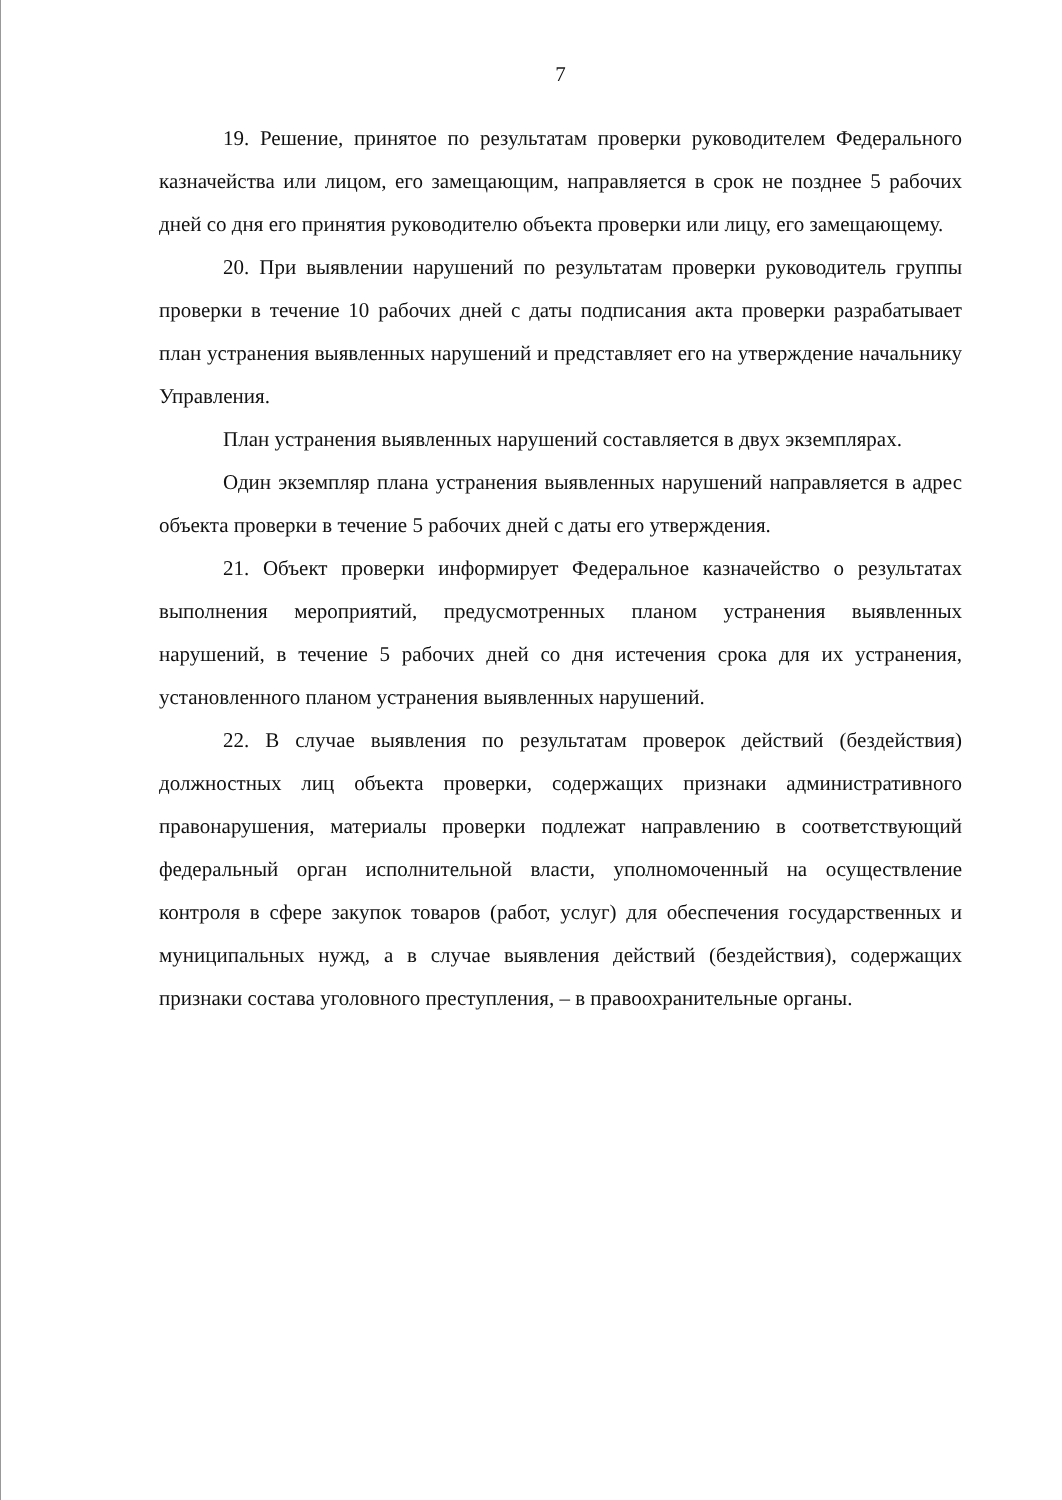7
19. Решение, принятое по результатам проверки руководителем Федерального казначейства или лицом, его замещающим, направляется в срок не позднее 5 рабочих дней со дня его принятия руководителю объекта проверки или лицу, его замещающему.
20. При выявлении нарушений по результатам проверки руководитель группы проверки в течение 10 рабочих дней с даты подписания акта проверки разрабатывает план устранения выявленных нарушений и представляет его на утверждение начальнику Управления.
План устранения выявленных нарушений составляется в двух экземплярах.
Один экземпляр плана устранения выявленных нарушений направляется в адрес объекта проверки в течение 5 рабочих дней с даты его утверждения.
21. Объект проверки информирует Федеральное казначейство о результатах выполнения мероприятий, предусмотренных планом устранения выявленных нарушений, в течение 5 рабочих дней со дня истечения срока для их устранения, установленного планом устранения выявленных нарушений.
22. В случае выявления по результатам проверок действий (бездействия) должностных лиц объекта проверки, содержащих признаки административного правонарушения, материалы проверки подлежат направлению в соответствующий федеральный орган исполнительной власти, уполномоченный на осуществление контроля в сфере закупок товаров (работ, услуг) для обеспечения государственных и муниципальных нужд, а в случае выявления действий (бездействия), содержащих признаки состава уголовного преступления, – в правоохранительные органы.